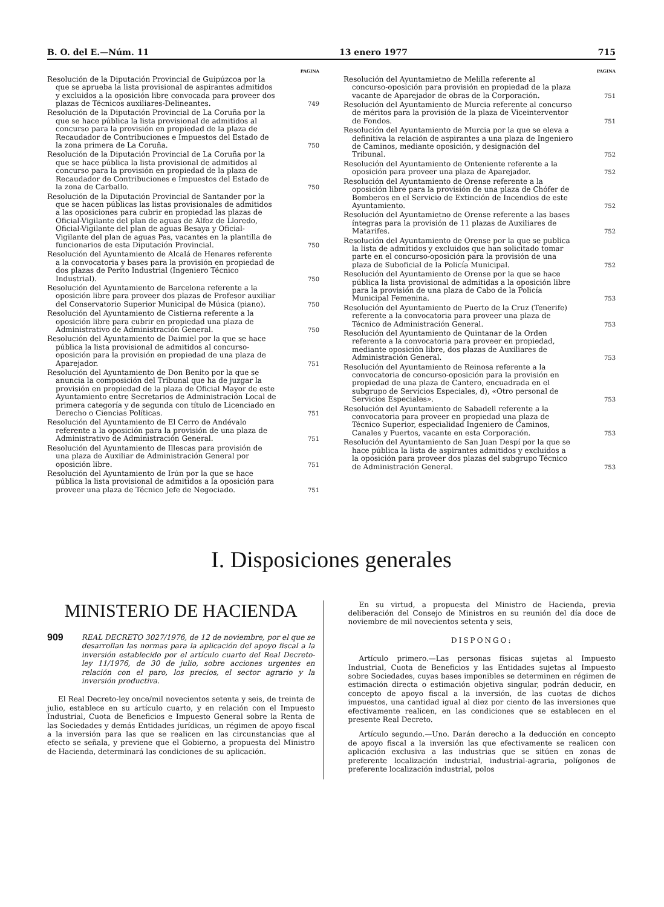B. O. del E.—Núm. 11 13 enero 1977 715
PAGINA
Resolución de la Diputación Provincial de Guipúzcoa por la que se aprueba la lista provisional de aspirantes admitidos y excluidos a la oposición libre convocada para proveer dos plazas de Técnicos auxiliares-Delineantes.
749
Resolución de la Diputación Provincial de La Coruña por la que se hace pública la lista provisional de admitidos al concurso para la provisión en propiedad de la plaza de Recaudador de Contribuciones e Impuestos del Estado de la zona primera de La Coruña.
750
Resolución de la Diputación Provincial de La Coruña por la que se hace pública la lista provisional de admitidos al concurso para la provisión en propiedad de la plaza de Recaudador de Contribuciones e Impuestos del Estado de la zona de Carballo.
750
Resolución de la Diputación Provincial de Santander por la que se hacen públicas las listas provisionales de admitidos a las oposiciones para cubrir en propiedad las plazas de Oficial-Vigilante del plan de aguas de Alfoz de Lloredo, Oficial-Vigilante del plan de aguas Besaya y Oficial-Vigilante del plan de aguas Pas, vacantes en la plantilla de funcionarios de esta Diputación Provincial.
750
Resolución del Ayuntamiento de Alcalá de Henares referente a la convocatoria y bases para la provisión en propiedad de dos plazas de Perito Industrial (Ingeniero Técnico Industrial).
750
Resolución del Ayuntamiento de Barcelona referente a la oposición libre para proveer dos plazas de Profesor auxiliar del Conservatorio Superior Municipal de Música (piano).
750
Resolución del Ayuntamiento de Cistierna referente a la oposición libre para cubrir en propiedad una plaza de Administrativo de Administración General.
750
Resolución del Ayuntamiento de Daimiel por la que se hace pública la lista provisional de admitidos al concurso-oposición para la provisión en propiedad de una plaza de Aparejador.
751
Resolución del Ayuntamiento de Don Benito por la que se anuncia la composición del Tribunal que ha de juzgar la provisión en propiedad de la plaza de Oficial Mayor de este Ayuntamiento entre Secretarios de Administración Local de primera categoría y de segunda con título de Licenciado en Derecho o Ciencias Políticas.
751
Resolución del Ayuntamiento de El Cerro de Andévalo referente a la oposición para la provisión de una plaza de Administrativo de Administración General.
751
Resolución del Ayuntamiento de Illescas para provisión de una plaza de Auxiliar de Administración General por oposición libre.
751
Resolución del Ayuntamiento de Irún por la que se hace pública la lista provisional de admitidos a la oposición para proveer una plaza de Técnico Jefe de Negociado.
751
PAGINA
Resolución del Ayuntamietno de Melilla referente al concurso-oposición para provisión en propiedad de la plaza vacante de Aparejador de obras de la Corporación.
751
Resolución del Ayuntamiento de Murcia referente al concurso de méritos para la provisión de la plaza de Viceinterventor de Fondos.
751
Resolución del Ayuntamiento de Murcia por la que se eleva a definitiva la relación de aspirantes a una plaza de Ingeniero de Caminos, mediante oposición, y designación del Tribunal.
752
Resolución del Ayuntamiento de Onteniente referente a la oposición para proveer una plaza de Aparejador.
752
Resolución del Ayuntamiento de Orense referente a la oposición libre para la provisión de una plaza de Chófer de Bomberos en el Servicio de Extinción de Incendios de este Ayuntamiento.
752
Resolución del Ayuntamietno de Orense referente a las bases íntegras para la provisión de 11 plazas de Auxiliares de Matarifes.
752
Resolución del Ayuntamiento de Orense por la que se publica la lista de admitidos y excluidos que han solicitado tomar parte en el concurso-oposición para la provisión de una plaza de Suboficial de la Policía Municipal.
752
Resolución del Ayuntamiento de Orense por la que se hace pública la lista provisional de admitidas a la oposición libre para la provisión de una plaza de Cabo de la Policía Municipal Femenina.
753
Resolución del Ayuntamiento de Puerto de la Cruz (Tenerife) referente a la convocatoria para proveer una plaza de Técnico de Administración General.
753
Resolución del Ayuntamiento de Quintanar de la Orden referente a la convocatoria para proveer en propiedad, mediante oposición libre, dos plazas de Auxiliares de Administración General.
753
Resolución del Ayuntamiento de Reinosa referente a la convocatoria de concurso-oposición para la provisión en propiedad de una plaza de Cantero, encuadrada en el subgrupo de Servicios Especiales, d), «Otro personal de Servicios Especiales».
753
Resolución del Ayuntamiento de Sabadell referente a la convocatoria para proveer en propiedad una plaza de Técnico Superior, especialidad Ingeniero de Caminos, Canales y Puertos, vacante en esta Corporación.
753
Resolución del Ayuntamiento de San Juan Despí por la que se hace pública la lista de aspirantes admitidos y excluidos a la oposición para proveer dos plazas del subgrupo Técnico de Administración General.
753
I. Disposiciones generales
MINISTERIO DE HACIENDA
909
REAL DECRETO 3027/1976, de 12 de noviembre, por el que se desarrollan las normas para la aplicación del apoyo fiscal a la inversión establecido por el artículo cuarto del Real Decreto-ley 11/1976, de 30 de julio, sobre acciones urgentes en relación con el paro, los precios, el sector agrario y la inversión productiva.
El Real Decreto-ley once/mil novecientos setenta y seis, de treinta de julio, establece en su artículo cuarto, y en relación con el Impuesto Industrial, Cuota de Beneficios e Impuesto General sobre la Renta de las Sociedades y demás Entidades jurídicas, un régimen de apoyo fiscal a la inversión para las que se realicen en las circunstancias que al efecto se señala, y previene que el Gobierno, a propuesta del Ministro de Hacienda, determinará las condiciones de su aplicación.
En su virtud, a propuesta del Ministro de Hacienda, previa deliberación del Consejo de Ministros en su reunión del día doce de noviembre de mil novecientos setenta y seis,
DISPONGO:
Artículo primero.—Las personas físicas sujetas al Impuesto Industrial, Cuota de Beneficios y las Entidades sujetas al Impuesto sobre Sociedades, cuyas bases imponibles se determinen en régimen de estimación directa o estimación objetiva singular, podrán deducir, en concepto de apoyo fiscal a la inversión, de las cuotas de dichos impuestos, una cantidad igual al diez por ciento de las inversiones que efectivamente realicen, en las condiciones que se establecen en el presente Real Decreto.
Artículo segundo.—Uno. Darán derecho a la deducción en concepto de apoyo fiscal a la inversión las que efectivamente se realicen con aplicación exclusiva a las industrias que se sitúen en zonas de preferente localización industrial, industrial-agraria, polígonos de preferente localización industrial, polos